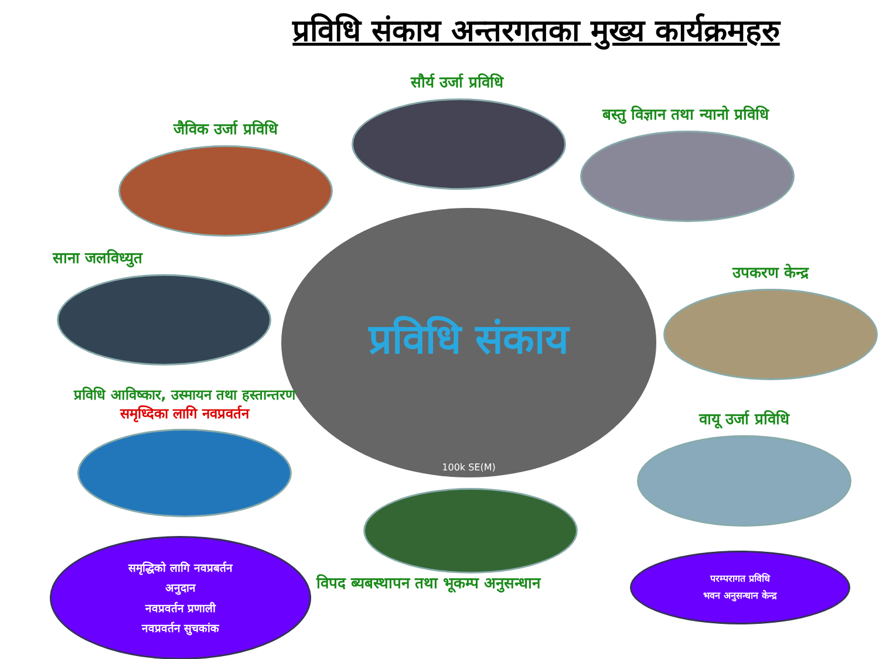प्रविधि संकाय अन्तरगतका मुख्य कार्यक्रमहरु
सौर्य उर्जा प्रविधि
जैविक उर्जा प्रविधि
बस्तु विज्ञान तथा न्यानो प्रविधि
प्रविधि संकाय
100k SE(M)
साना जलविध्युत
उपकरण केन्द्र
प्रविधि आविष्कार, उस्मायन तथा हस्तान्तरण
समृध्दिका लागि नवप्रवर्तन
वायू उर्जा प्रविधि
विपद ब्यबस्थापन तथा भूकम्प अनुसन्धान
समृद्धिको लागि नवप्रबर्तन
अनुदान
नवप्रवर्तन प्रणाली
नवप्रवर्तन सुचकांक
परम्परागत प्रविधि
भवन अनुसन्धान केन्द्र